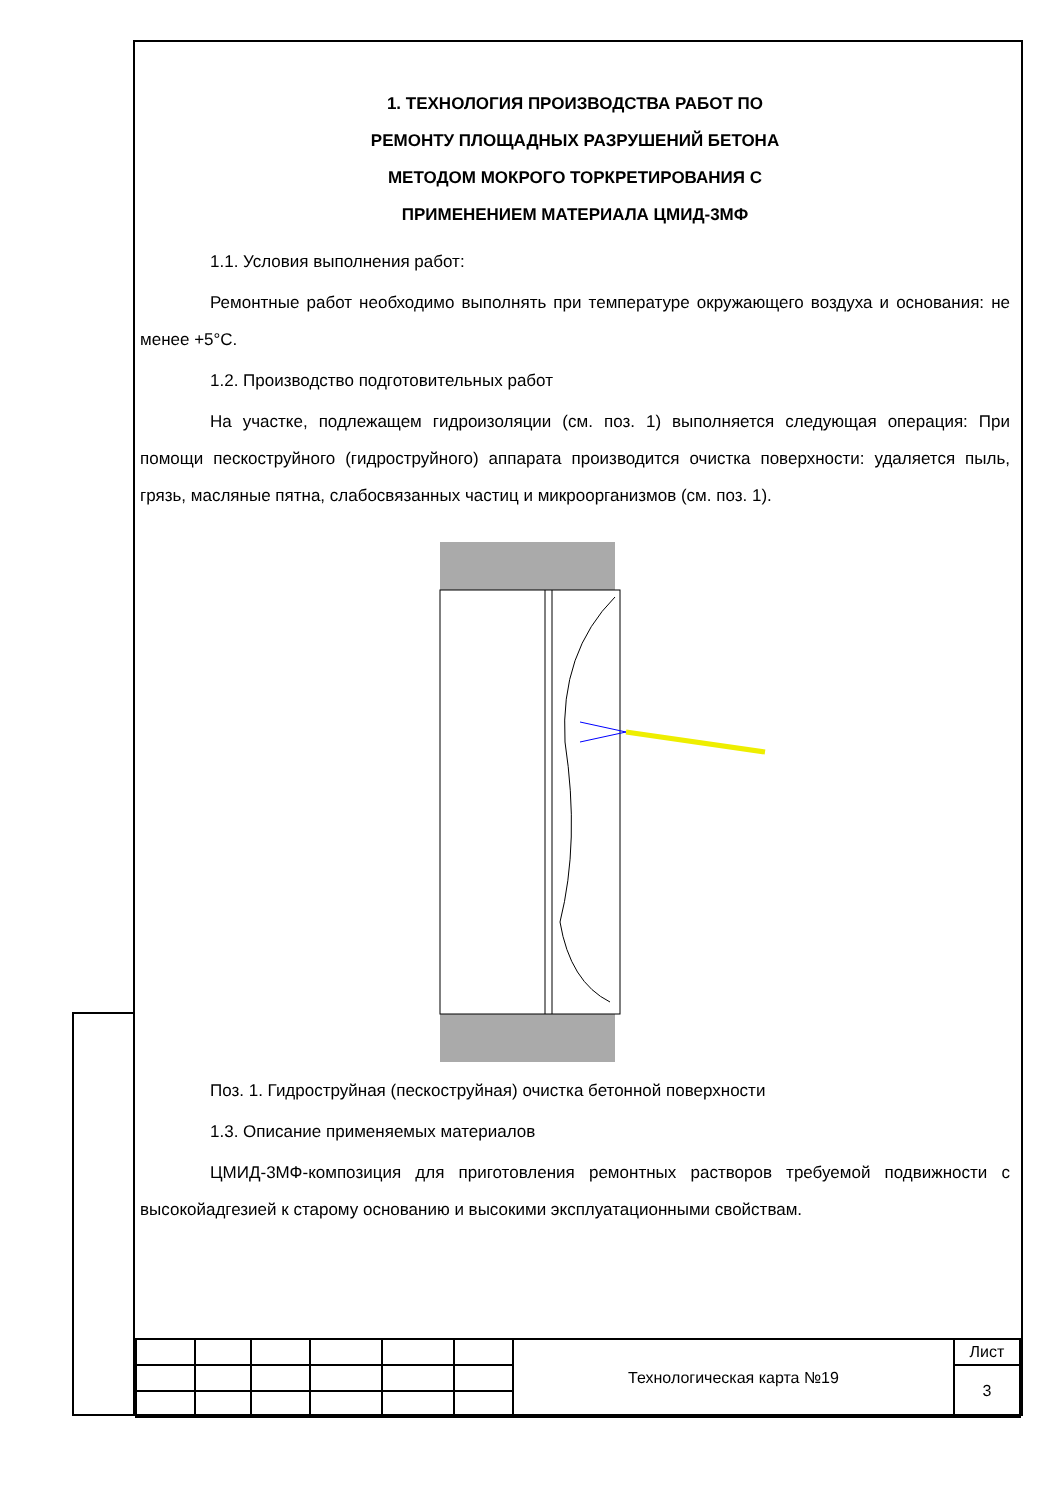1. ТЕХНОЛОГИЯ ПРОИЗВОДСТВА РАБОТ ПО
РЕМОНТУ ПЛОЩАДНЫХ РАЗРУШЕНИЙ БЕТОНА
МЕТОДОМ МОКРОГО ТОРКРЕТИРОВАНИЯ С
ПРИМЕНЕНИЕМ МАТЕРИАЛА ЦМИД-3МФ
1.1. Условия выполнения работ:
Ремонтные работ необходимо выполнять при температуре окружающего воздуха и основания: не менее +5°С.
1.2. Производство подготовительных работ
На участке, подлежащем гидроизоляции (см. поз. 1) выполняется следующая операция: При помощи пескоструйного (гидроструйного) аппарата производится очистка поверхности: удаляется пыль, грязь, масляные пятна, слабосвязанных частиц и микроорганизмов (см. поз. 1).
Поз. 1. Гидроструйная (пескоструйная) очистка бетонной поверхности
1.3. Описание применяемых материалов
ЦМИД-3МФ-композиция для приготовления ремонтных растворов требуемой подвижности с высокойадгезией к старому основанию и высокими эксплуатационными свойствам.
| | | | | | | Технологическая карта №19 | Лист |
| | | | | | | | 3 |